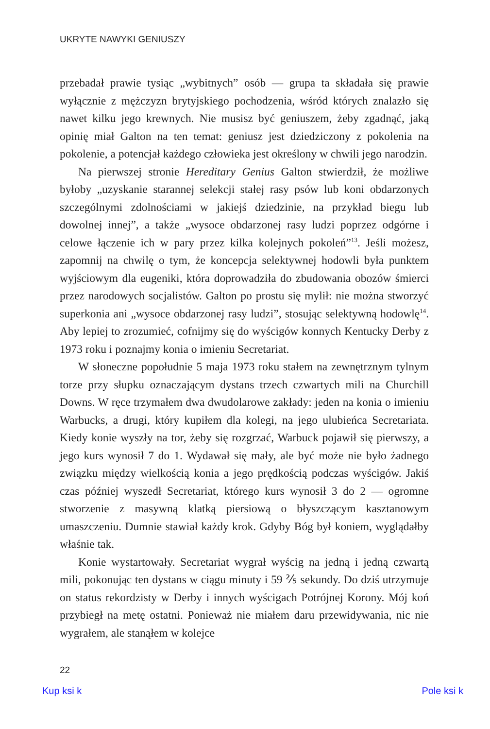UKRYTE NAWYKI GENIUSZY
przebadał prawie tysiąc „wybitnych” osób — grupa ta składała się prawie wyłącznie z mężczyzn brytyjskiego pochodzenia, wśród których znalazło się nawet kilku jego krewnych. Nie musisz być geniuszem, żeby zgadnąć, jaką opinię miał Galton na ten temat: geniusz jest dziedziczony z pokolenia na pokolenie, a potencjał każdego człowieka jest określony w chwili jego narodzin.
Na pierwszej stronie Hereditary Genius Galton stwierdził, że możliwe byłoby „uzyskanie starannej selekcji stałej rasy psów lub koni obdarzonych szczególnymi zdolnościami w jakiejś dziedzinie, na przykład biegu lub dowolnej innej”, a także „wysoce obdarzonej rasy ludzi poprzez odgórne i celowe łączenie ich w pary przez kilka kolejnych pokoleń”<sup>13</sup>. Jeśli możesz, zapomnij na chwilę o tym, że koncepcja selektywnej hodowli była punktem wyjściowym dla eugeniki, która doprowadziła do zbudowania obozów śmierci przez narodowych socjalistów. Galton po prostu się mylił: nie można stworzyć superkonia ani „wysoce obdarzonej rasy ludzi”, stosując selektywną hodowlę<sup>14</sup>. Aby lepiej to zrozumieć, cofnijmy się do wyścigów konnych Kentucky Derby z 1973 roku i poznajmy konia o imieniu Secretariat.
W słoneczne popołudnie 5 maja 1973 roku stałem na zewnętrznym tylnym torze przy słupku oznaczającym dystans trzech czwartych mili na Churchill Downs. W ręce trzymałem dwa dwudolarowe zakłady: jeden na konia o imieniu Warbucks, a drugi, który kupiłem dla kolegi, na jego ulubieńca Secretariata. Kiedy konie wyszły na tor, żeby się rozgrzać, Warbuck pojawił się pierwszy, a jego kurs wynosił 7 do 1. Wydawał się mały, ale być może nie było żadnego związku między wielkością konia a jego prędkością podczas wyścigów. Jakiś czas później wyszedł Secretariat, którego kurs wynosił 3 do 2 — ogromne stworzenie z masywną klatką piersiową o błyszczącym kasztanowym umaszczeniu. Dumnie stawiał każdy krok. Gdyby Bóg był koniem, wyglądałby właśnie tak.
Konie wystartowały. Secretariat wygrał wyścig na jedną i jedną czwartą mili, pokonując ten dystans w ciągu minuty i 59 ⅖ sekundy. Do dziś utrzymuje on status rekordzisty w Derby i innych wyścigach Potrójnej Korony. Mój koń przybiegł na metę ostatni. Ponieważ nie miałem daru przewidywania, nic nie wygrałem, ale stanąłem w kolejce
22
Kup ksi k Pole ksi k